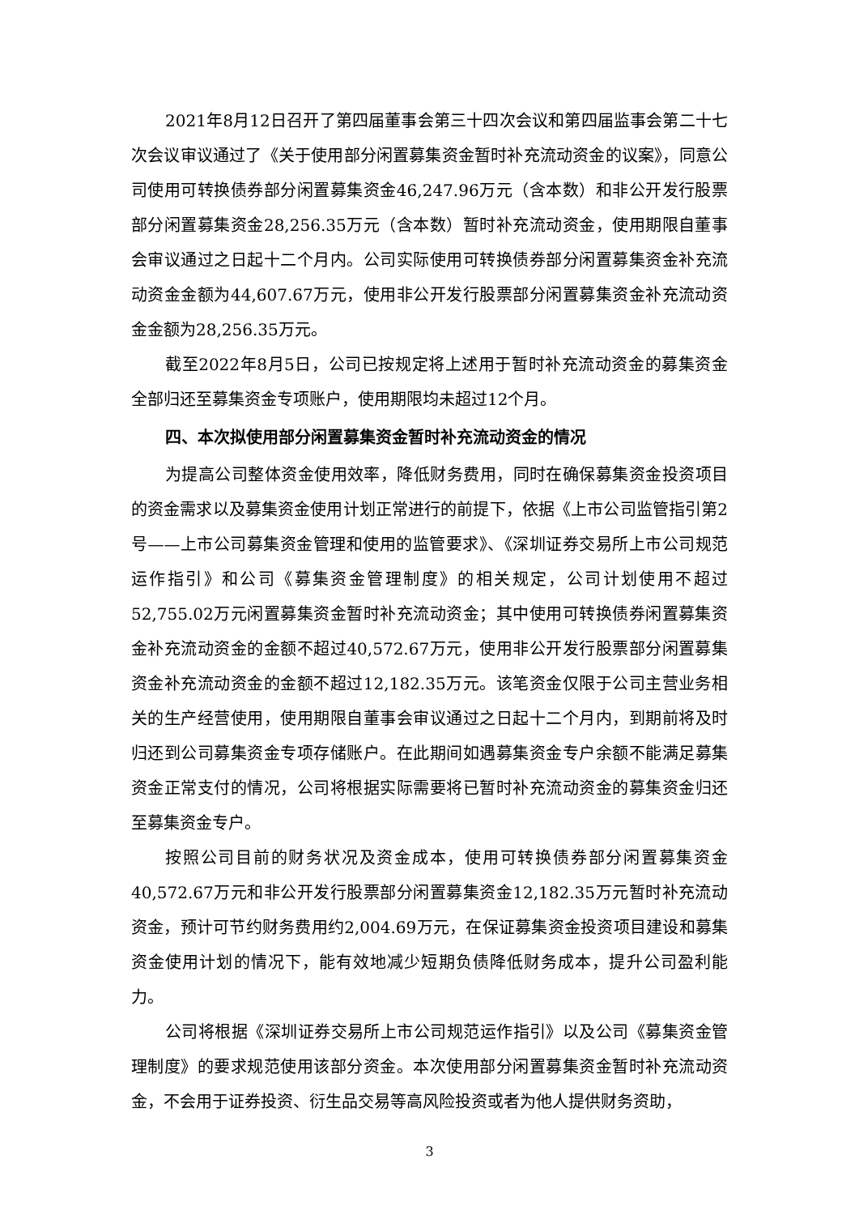2021年8月12日召开了第四届董事会第三十四次会议和第四届监事会第二十七次会议审议通过了《关于使用部分闲置募集资金暂时补充流动资金的议案》，同意公司使用可转换债券部分闲置募集资金46,247.96万元（含本数）和非公开发行股票部分闲置募集资金28,256.35万元（含本数）暂时补充流动资金，使用期限自董事会审议通过之日起十二个月内。公司实际使用可转换债券部分闲置募集资金补充流动资金金额为44,607.67万元，使用非公开发行股票部分闲置募集资金补充流动资金金额为28,256.35万元。
截至2022年8月5日，公司已按规定将上述用于暂时补充流动资金的募集资金全部归还至募集资金专项账户，使用期限均未超过12个月。
四、本次拟使用部分闲置募集资金暂时补充流动资金的情况
为提高公司整体资金使用效率，降低财务费用，同时在确保募集资金投资项目的资金需求以及募集资金使用计划正常进行的前提下，依据《上市公司监管指引第2号——上市公司募集资金管理和使用的监管要求》、《深圳证券交易所上市公司规范运作指引》和公司《募集资金管理制度》的相关规定，公司计划使用不超过52,755.02万元闲置募集资金暂时补充流动资金；其中使用可转换债券闲置募集资金补充流动资金的金额不超过40,572.67万元，使用非公开发行股票部分闲置募集资金补充流动资金的金额不超过12,182.35万元。该笔资金仅限于公司主营业务相关的生产经营使用，使用期限自董事会审议通过之日起十二个月内，到期前将及时归还到公司募集资金专项存储账户。在此期间如遇募集资金专户余额不能满足募集资金正常支付的情况，公司将根据实际需要将已暂时补充流动资金的募集资金归还至募集资金专户。
按照公司目前的财务状况及资金成本，使用可转换债券部分闲置募集资金40,572.67万元和非公开发行股票部分闲置募集资金12,182.35万元暂时补充流动资金，预计可节约财务费用约2,004.69万元，在保证募集资金投资项目建设和募集资金使用计划的情况下，能有效地减少短期负债降低财务成本，提升公司盈利能力。
公司将根据《深圳证券交易所上市公司规范运作指引》以及公司《募集资金管理制度》的要求规范使用该部分资金。本次使用部分闲置募集资金暂时补充流动资金，不会用于证券投资、衍生品交易等高风险投资或者为他人提供财务资助，
3